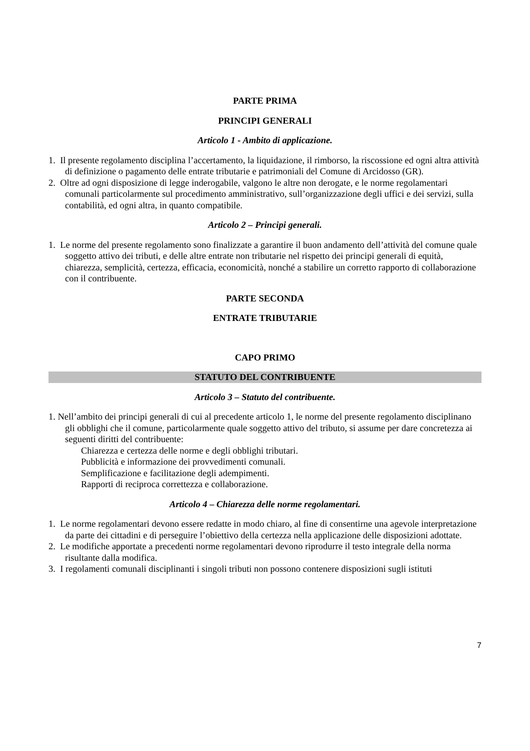PARTE PRIMA
PRINCIPI GENERALI
Articolo 1 - Ambito di applicazione.
1. Il presente regolamento disciplina l’accertamento, la liquidazione, il rimborso, la riscossione ed ogni altra attività di definizione o pagamento delle entrate tributarie e patrimoniali del Comune di Arcidosso (GR).
2. Oltre ad ogni disposizione di legge inderogabile, valgono le altre non derogate, e le norme regolamentari comunali particolarmente sul procedimento amministrativo, sull’organizzazione degli uffici e dei servizi, sulla contabilità, ed ogni altra, in quanto compatibile.
Articolo 2 – Principi generali.
1. Le norme del presente regolamento sono finalizzate a garantire il buon andamento dell’attività del comune quale soggetto attivo dei tributi, e delle altre entrate non tributarie nel rispetto dei principi generali di equità, chiarezza, semplicità, certezza, efficacia, economicità, nonché a stabilire un corretto rapporto di collaborazione con il contribuente.
PARTE SECONDA
ENTRATE TRIBUTARIE
CAPO PRIMO
STATUTO DEL CONTRIBUENTE
Articolo 3 – Statuto del contribuente.
1. Nell’ambito dei principi generali di cui al precedente articolo 1, le norme del presente regolamento disciplinano gli obblighi che il comune, particolarmente quale soggetto attivo del tributo, si assume per dare concretezza ai seguenti diritti del contribuente:
Chiarezza e certezza delle norme e degli obblighi tributari.
Pubblicità e informazione dei provvedimenti comunali.
Semplificazione e facilitazione degli adempimenti.
Rapporti di reciproca correttezza e collaborazione.
Articolo 4 – Chiarezza delle norme regolamentari.
1. Le norme regolamentari devono essere redatte in modo chiaro, al fine di consentirne una agevole interpretazione da parte dei cittadini e di perseguire l’obiettivo della certezza nella applicazione delle disposizioni adottate.
2. Le modifiche apportate a precedenti norme regolamentari devono riprodurre il testo integrale della norma risultante dalla modifica.
3. I regolamenti comunali disciplinanti i singoli tributi non possono contenere disposizioni sugli istituti
7